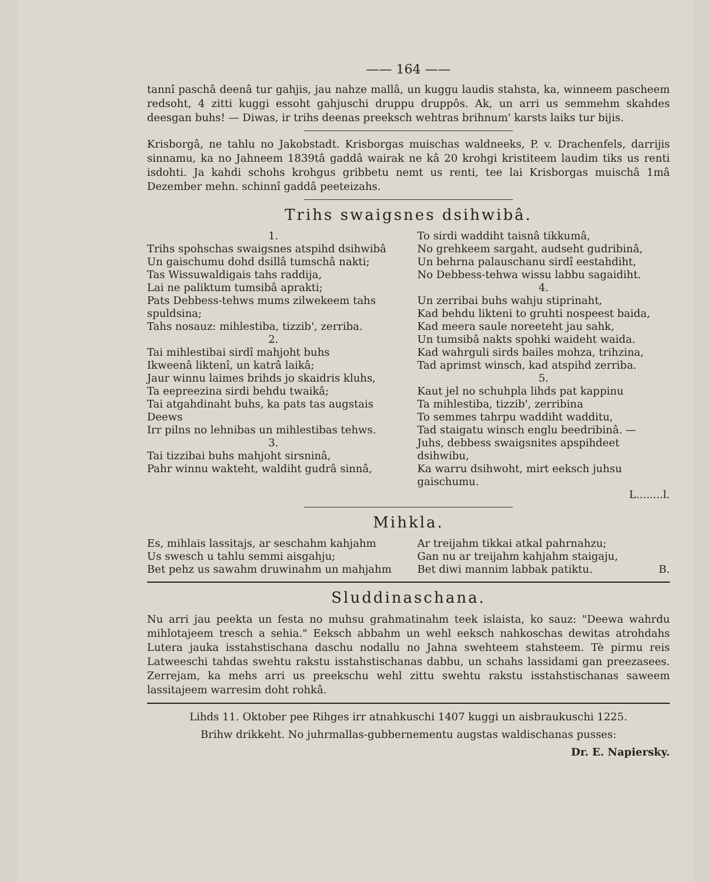—— 164 ——
tannî paschâ deenâ tur gahjis, jau nahze mallâ, un kuggu laudis stahsta, ka, winneem pascheem redsoht, 4 zitti kuggi essoht gahjuschi druppu druppôs. Ak, un arri us semmehm skahdes deesgan buhs! — Diwas, ir trihs deenas preeksch wehtras brihnum' karsts laiks tur bijis.
Krisborgâ, ne tahlu no Jakobstadt. Krisborgas muischas waldneeks, P. v. Drachenfels, darrijis sinnamu, ka no Jahneem 1839tâ gaddâ wairak ne kâ 20 krohgi kristiteem laudim tiks us renti isdohti. Ja kahdi schohs krohgus gribbetu nemt us renti, tee lai Krisborgas muischâ 1mâ Dezember mehn. schinnî gaddâ peeteizahs.
Trihs swaigsnes dsihwibâ.
1.
Trihs spohschas swaigsnes atspihd dsihwibâ
Un gaischumu dohd dsillâ tumschâ nakti;
Tas Wissuwaldigais tahs raddija,
Lai ne paliktum tumsibâ aprakti;
Pats Debbess-tehws mums zilwekeem tahs spuldsina;
Tahs nosauz: mihlestiba, tizzib', zerriba.
2.
Tai mihlestibai sirdî mahjoht buhs
Ikweenâ liktenî, un katrâ laikâ;
Jaur winnu laimes brihds jo skaidris kluhs,
Ta eepreezina sirdi behdu twaikâ;
Tai atgahdinaht buhs, ka pats tas augstais Deews
Irr pilns no lehnibas un mihlestibas tehws.
3.
Tai tizzibai buhs mahjoht sirsninâ,
Pahr winnu wakteht, waldiht gudrâ sinnâ,
To sirdi waddiht taisnâ tikkumâ,
No grehkeem sargaht, audseht gudribinâ,
Un behrna palauschanu sirdî eestahdiht,
No Debbess-tehwa wissu labbu sagaidiht.
4.
Un zerribai buhs wahju stiprinaht,
Kad behdu likteni to gruhti nospeest baida,
Kad meera saule noreeteht jau sahk,
Un tumsibâ nakts spohki waideht waida.
Kad wahrguli sirds bailes mohza, trihzina,
Tad aprimst winsch, kad atspihd zerriba.
5.
Kaut jel no schuhpla lihds pat kappinu
Ta mihlestiba, tizzib', zerribina
To semmes tahrpu waddiht wadditu,
Tad staigatu winsch englu beedribinâ. —
Juhs, debbess swaigsnites apspihdeet dsihwibu,
Ka warru dsihwoht, mirt eeksch juhsu gaischumu.
L........l.
Mihkla.
Es, mihlais lassitajs, ar seschahm kahjahm
Us swesch u tahlu semmi aisgahju;
Bet pehz us sawahm druwinahm un mahjahm
Ar treijahm tikkai atkal pahrnahzu;
Gan nu ar treijahm kahjahm staigaju,
Bet diwi mannim labbak patiktu. B.
Sluddinaschana.
Nu arri jau peekta un festa no muhsu grahmatinahm teek islaista, ko sauz: "Deewa wahrdu mihlotajeem tresch a sehia." Eeksch abbahm un wehl eeksch nahkoschas dewitas atrohdahs Lutera jauka isstahstischana daschu nodallu no Jahna swehteem stahsteem. Tè pirmu reis Latweeschi tahdas swehtu rakstu isstahstischanas dabbu, un schahs lassidami gan preezasees. Zerrejam, ka mehs arri us preekschu wehl zittu swehtu rakstu isstahstischanas saweem lassitajeem warresim doht rohkâ.
Lihds 11. Oktober pee Rihges irr atnahkuschi 1407 kuggi un aisbraukuschi 1225.
Brihw drikkeht. No juhrmallas-gubbernementu augstas waldischanas pusses:
Dr. E. Napiersky.